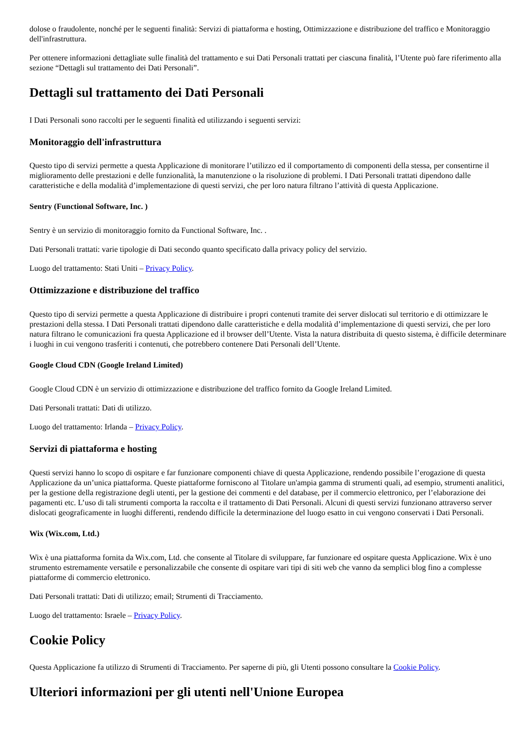dolose o fraudolente, nonché per le seguenti finalità: Servizi di piattaforma e hosting, Ottimizzazione e distribuzione del traffico e Monitoraggio dell'infrastruttura.
Per ottenere informazioni dettagliate sulle finalità del trattamento e sui Dati Personali trattati per ciascuna finalità, l’Utente può fare riferimento alla sezione “Dettagli sul trattamento dei Dati Personali”.
Dettagli sul trattamento dei Dati Personali
I Dati Personali sono raccolti per le seguenti finalità ed utilizzando i seguenti servizi:
Monitoraggio dell'infrastruttura
Questo tipo di servizi permette a questa Applicazione di monitorare l’utilizzo ed il comportamento di componenti della stessa, per consentirne il miglioramento delle prestazioni e delle funzionalità, la manutenzione o la risoluzione di problemi. I Dati Personali trattati dipendono dalle caratteristiche e della modalità d’implementazione di questi servizi, che per loro natura filtrano l’attività di questa Applicazione.
Sentry (Functional Software, Inc. )
Sentry è un servizio di monitoraggio fornito da Functional Software, Inc. .
Dati Personali trattati: varie tipologie di Dati secondo quanto specificato dalla privacy policy del servizio.
Luogo del trattamento: Stati Uniti – Privacy Policy.
Ottimizzazione e distribuzione del traffico
Questo tipo di servizi permette a questa Applicazione di distribuire i propri contenuti tramite dei server dislocati sul territorio e di ottimizzare le prestazioni della stessa. I Dati Personali trattati dipendono dalle caratteristiche e della modalità d’implementazione di questi servizi, che per loro natura filtrano le comunicazioni fra questa Applicazione ed il browser dell’Utente. Vista la natura distribuita di questo sistema, è difficile determinare i luoghi in cui vengono trasferiti i contenuti, che potrebbero contenere Dati Personali dell’Utente.
Google Cloud CDN (Google Ireland Limited)
Google Cloud CDN è un servizio di ottimizzazione e distribuzione del traffico fornito da Google Ireland Limited.
Dati Personali trattati: Dati di utilizzo.
Luogo del trattamento: Irlanda – Privacy Policy.
Servizi di piattaforma e hosting
Questi servizi hanno lo scopo di ospitare e far funzionare componenti chiave di questa Applicazione, rendendo possibile l’erogazione di questa Applicazione da un’unica piattaforma. Queste piattaforme forniscono al Titolare un'ampia gamma di strumenti quali, ad esempio, strumenti analitici, per la gestione della registrazione degli utenti, per la gestione dei commenti e del database, per il commercio elettronico, per l’elaborazione dei pagamenti etc. L’uso di tali strumenti comporta la raccolta e il trattamento di Dati Personali. Alcuni di questi servizi funzionano attraverso server dislocati geograficamente in luoghi differenti, rendendo difficile la determinazione del luogo esatto in cui vengono conservati i Dati Personali.
Wix (Wix.com, Ltd.)
Wix è una piattaforma fornita da Wix.com, Ltd. che consente al Titolare di sviluppare, far funzionare ed ospitare questa Applicazione. Wix è uno strumento estremamente versatile e personalizzabile che consente di ospitare vari tipi di siti web che vanno da semplici blog fino a complesse piattaforme di commercio elettronico.
Dati Personali trattati: Dati di utilizzo; email; Strumenti di Tracciamento.
Luogo del trattamento: Israele – Privacy Policy.
Cookie Policy
Questa Applicazione fa utilizzo di Strumenti di Tracciamento. Per saperne di più, gli Utenti possono consultare la Cookie Policy.
Ulteriori informazioni per gli utenti nell'Unione Europea